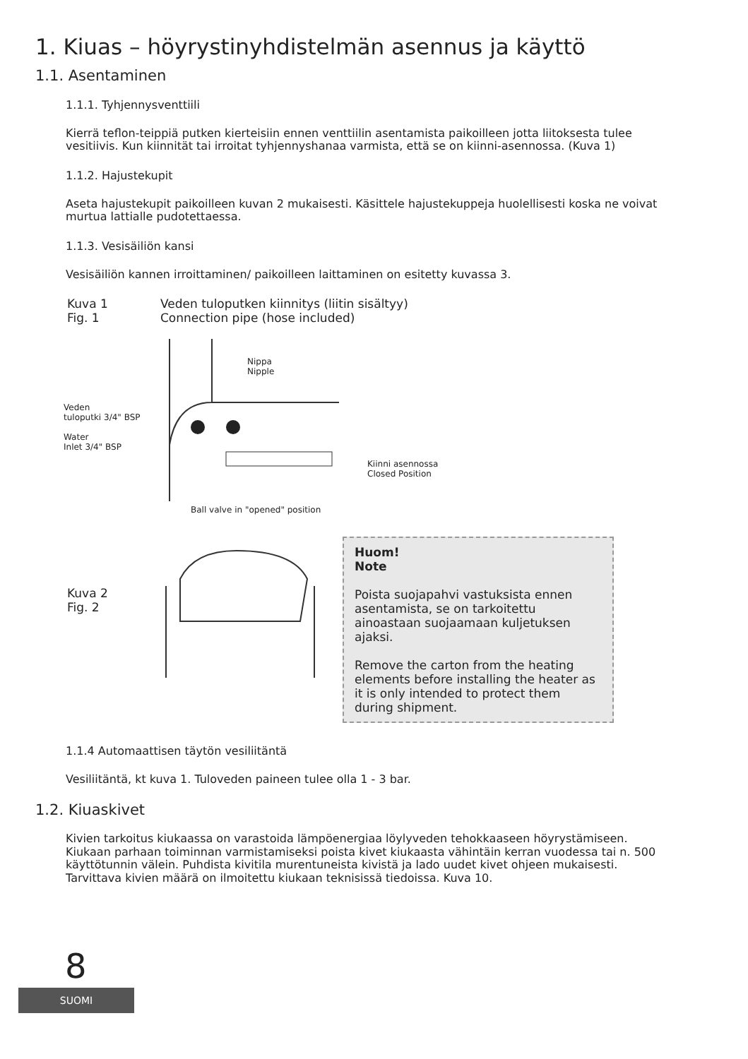1. Kiuas – höyrystinyhdistelmän asennus ja käyttö
1.1. Asentaminen
1.1.1. Tyhjennysventtiili
Kierrä teflon-teippiä putken kierteisiin ennen venttiilin asentamista paikoilleen jotta liitoksesta tulee vesitiivis. Kun kiinnität tai irroitat tyhjennyshanaa varmista, että se on kiinni-asennossa. (Kuva 1)
1.1.2. Hajustekupit
Aseta hajustekupit paikoilleen kuvan 2 mukaisesti. Käsittele hajustekuppeja huolellisesti koska ne voivat murtua lattialle pudotettaessa.
1.1.3. Vesisäiliön kansi
Vesisäiliön kannen irroittaminen/ paikoilleen laittaminen on esitetty kuvassa 3.
Kuva 1
Fig. 1
Veden tuloputken kiinnitys (liitin sisältyy)
Connection pipe (hose included)
Veden
tuloputki 3/4" BSP
Water
Inlet 3/4" BSP
Nippa
Nipple
Ball valve in "opened" position
Kiinni asennossa
Closed Position
Kuva 2
Fig. 2
Huom!
Note
Poista suojapahvi vastuksista ennen asentamista, se on tarkoitettu ainoastaan suojaamaan kuljetuksen ajaksi.
Remove the carton from the heating elements before installing the heater as it is only intended to protect them during shipment.
1.1.4 Automaattisen täytön vesiliitäntä
Vesiliitäntä, kt kuva 1. Tuloveden paineen tulee olla 1 - 3 bar.
1.2. Kiuaskivet
Kivien tarkoitus kiukaassa on varastoida lämpöenergiaa löylyveden tehokkaaseen höyrystämiseen. Kiukaan parhaan toiminnan varmistamiseksi poista kivet kiukaasta vähintäin kerran vuodessa tai n. 500 käyttötunnin välein. Puhdista kivitila murentuneista kivistä ja lado uudet kivet ohjeen mukaisesti. Tarvittava kivien määrä on ilmoitettu kiukaan teknisissä tiedoissa. Kuva 10.
8
SUOMI